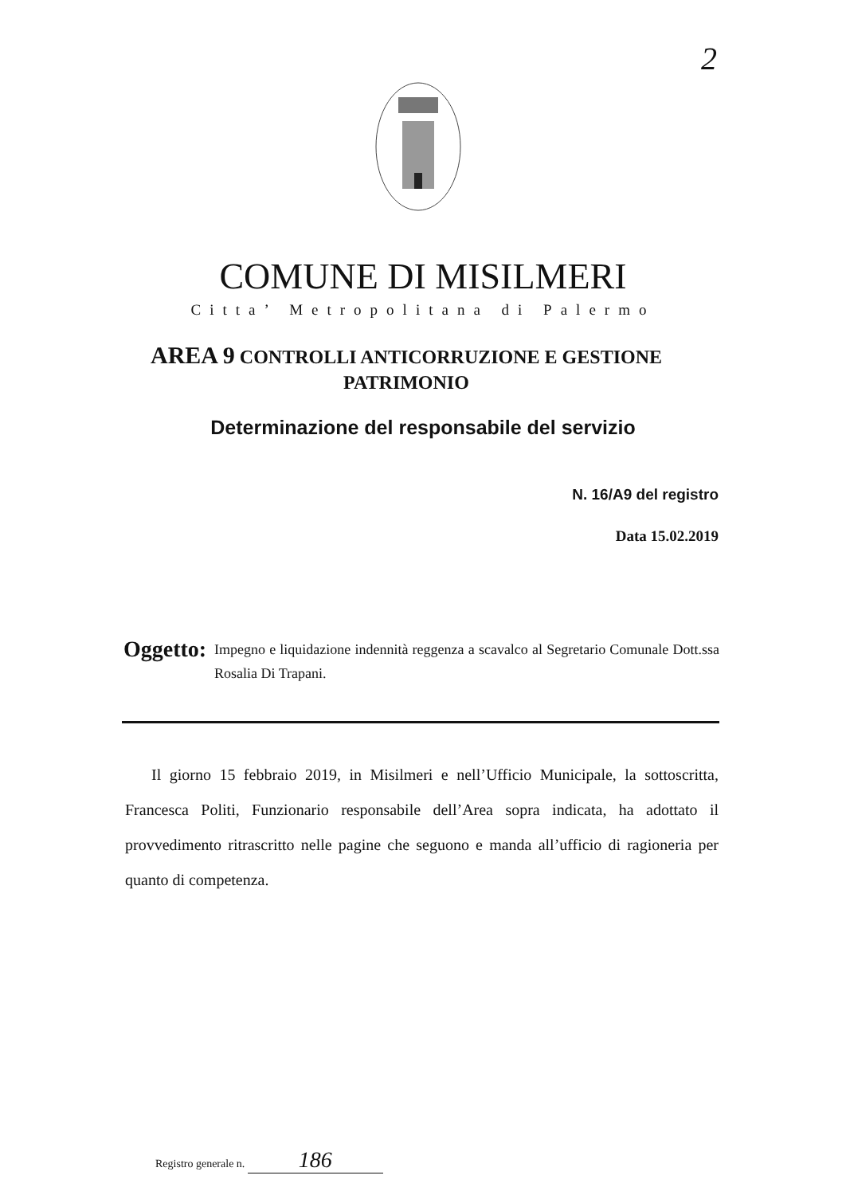2
COMUNE DI MISILMERI
Citta’ Metropolitana di Palermo
AREA 9 CONTROLLI ANTICORRUZIONE E GESTIONE
PATRIMONIO
Determinazione del responsabile del servizio
N. 16/A9 del registro
Data 15.02.2019
Oggetto:
Impegno e liquidazione indennità reggenza a scavalco al Segretario Comunale Dott.ssa Rosalia Di Trapani.
Il giorno 15 febbraio 2019, in Misilmeri e nell’Ufficio Municipale, la sottoscritta, Francesca Politi, Funzionario responsabile dell’Area sopra indicata, ha adottato il provvedimento ritrascritto nelle pagine che seguono e manda all’ufficio di ragioneria per quanto di competenza.
Registro generale n. 186